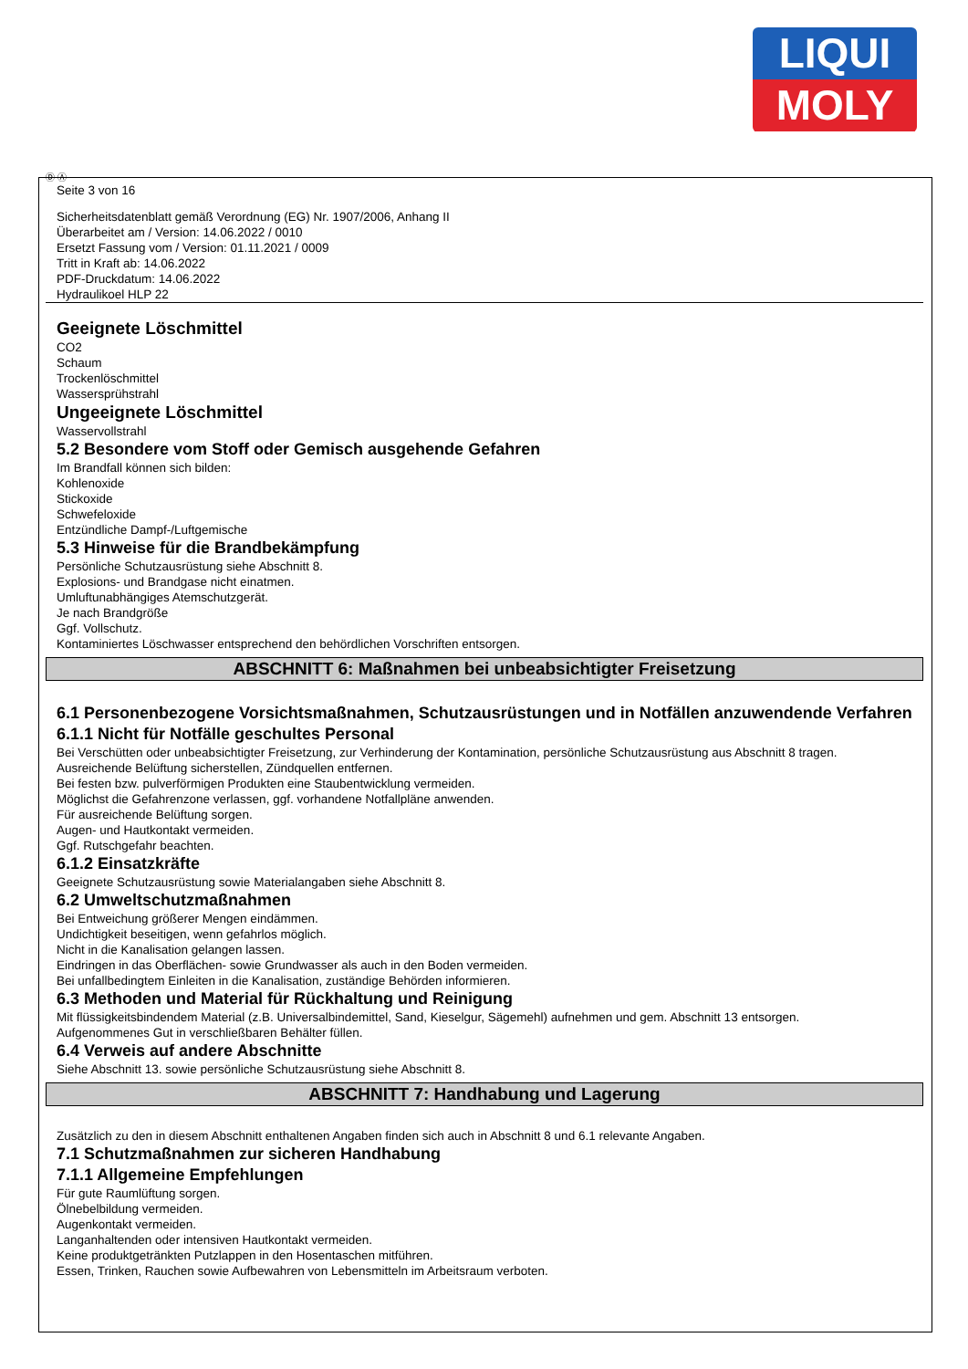LIQUI
MOLY
Ⓓ Ⓐ
Seite 3 von 16
Sicherheitsdatenblatt gemäß Verordnung (EG) Nr. 1907/2006, Anhang II
Überarbeitet am / Version: 14.06.2022 / 0010
Ersetzt Fassung vom / Version: 01.11.2021 / 0009
Tritt in Kraft ab: 14.06.2022
PDF-Druckdatum: 14.06.2022
Hydraulikoel HLP 22
Geeignete Löschmittel
CO2
Schaum
Trockenlöschmittel
Wassersprühstrahl
Ungeeignete Löschmittel
Wasservollstrahl
5.2 Besondere vom Stoff oder Gemisch ausgehende Gefahren
Im Brandfall können sich bilden:
Kohlenoxide
Stickoxide
Schwefeloxide
Entzündliche Dampf-/Luftgemische
5.3 Hinweise für die Brandbekämpfung
Persönliche Schutzausrüstung siehe Abschnitt 8.
Explosions- und Brandgase nicht einatmen.
Umluftunabhängiges Atemschutzgerät.
Je nach Brandgröße
Ggf. Vollschutz.
Kontaminiertes Löschwasser entsprechend den behördlichen Vorschriften entsorgen.
ABSCHNITT 6: Maßnahmen bei unbeabsichtigter Freisetzung
6.1 Personenbezogene Vorsichtsmaßnahmen, Schutzausrüstungen und in Notfällen anzuwendende Verfahren
6.1.1 Nicht für Notfälle geschultes Personal
Bei Verschütten oder unbeabsichtigter Freisetzung, zur Verhinderung der Kontamination, persönliche Schutzausrüstung aus Abschnitt 8 tragen.
Ausreichende Belüftung sicherstellen, Zündquellen entfernen.
Bei festen bzw. pulverförmigen Produkten eine Staubentwicklung vermeiden.
Möglichst die Gefahrenzone verlassen, ggf. vorhandene Notfallpläne anwenden.
Für ausreichende Belüftung sorgen.
Augen- und Hautkontakt vermeiden.
Ggf. Rutschgefahr beachten.
6.1.2 Einsatzkräfte
Geeignete Schutzausrüstung sowie Materialangaben siehe Abschnitt 8.
6.2 Umweltschutzmaßnahmen
Bei Entweichung größerer Mengen eindämmen.
Undichtigkeit beseitigen, wenn gefahrlos möglich.
Nicht in die Kanalisation gelangen lassen.
Eindringen in das Oberflächen- sowie Grundwasser als auch in den Boden vermeiden.
Bei unfallbedingtem Einleiten in die Kanalisation, zuständige Behörden informieren.
6.3 Methoden und Material für Rückhaltung und Reinigung
Mit flüssigkeitsbindendem Material (z.B. Universalbindemittel, Sand, Kieselgur, Sägemehl) aufnehmen und gem. Abschnitt 13 entsorgen.
Aufgenommenes Gut in verschließbaren Behälter füllen.
6.4 Verweis auf andere Abschnitte
Siehe Abschnitt 13. sowie persönliche Schutzausrüstung siehe Abschnitt 8.
ABSCHNITT 7: Handhabung und Lagerung
Zusätzlich zu den in diesem Abschnitt enthaltenen Angaben finden sich auch in Abschnitt 8 und 6.1 relevante Angaben.
7.1 Schutzmaßnahmen zur sicheren Handhabung
7.1.1 Allgemeine Empfehlungen
Für gute Raumlüftung sorgen.
Ölnebelbildung vermeiden.
Augenkontakt vermeiden.
Langanhaltenden oder intensiven Hautkontakt vermeiden.
Keine produktgetränkten Putzlappen in den Hosentaschen mitführen.
Essen, Trinken, Rauchen sowie Aufbewahren von Lebensmitteln im Arbeitsraum verboten.